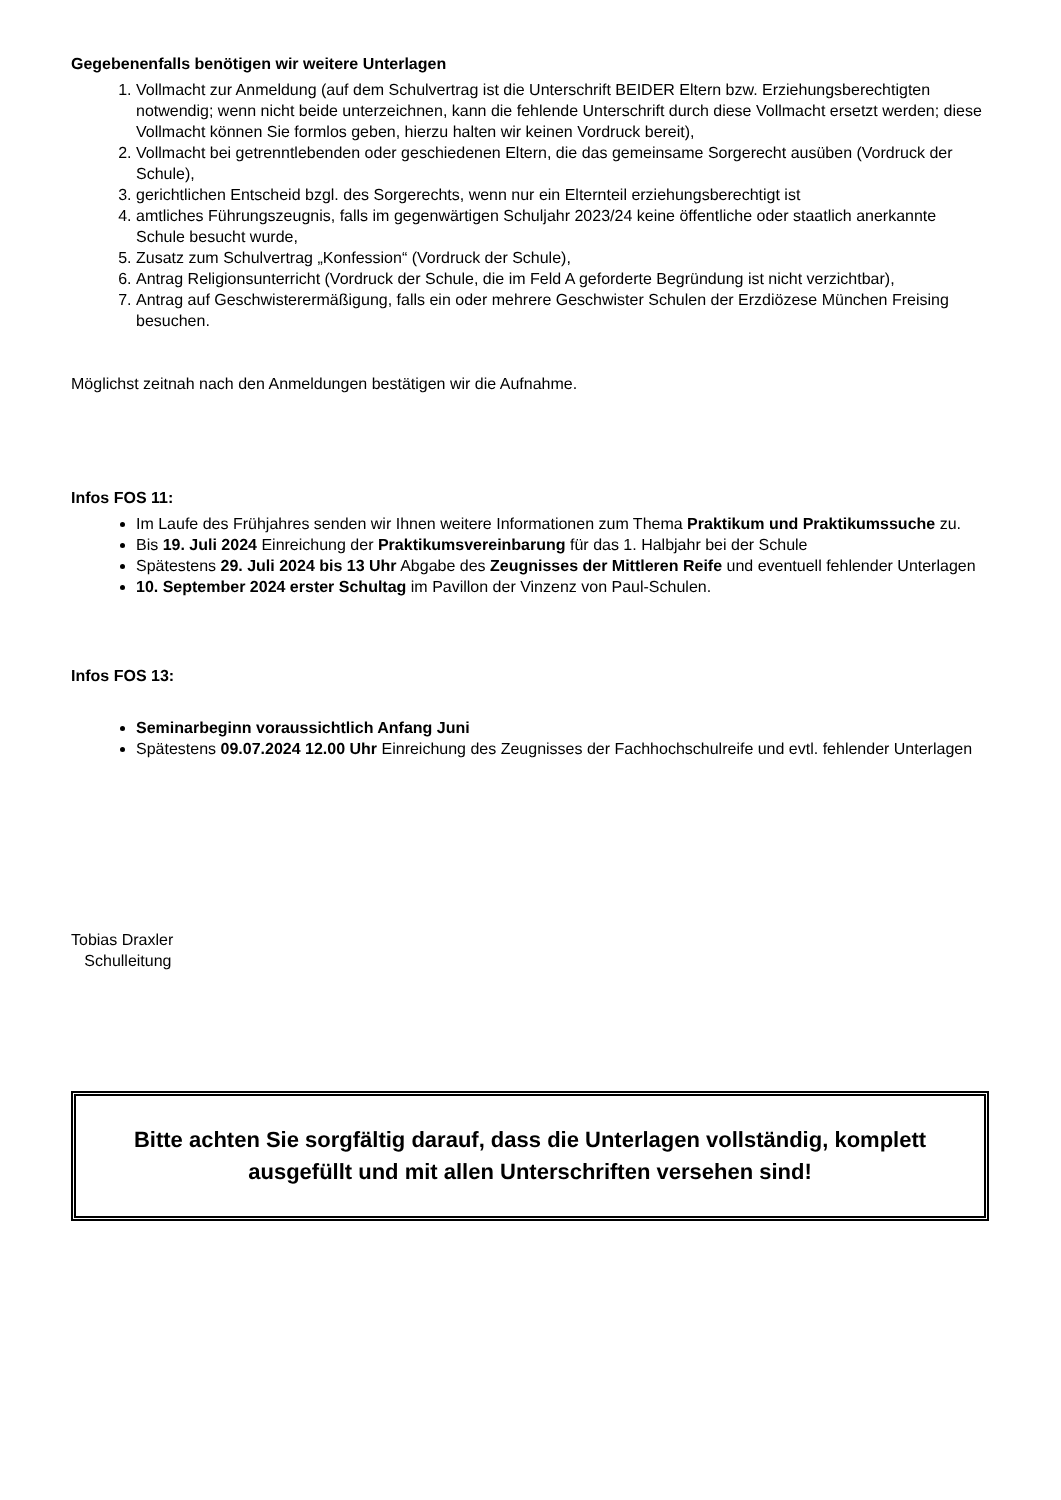Gegebenenfalls benötigen wir weitere Unterlagen
1. Vollmacht zur Anmeldung (auf dem Schulvertrag ist die Unterschrift BEIDER Eltern bzw. Erziehungsberechtigten notwendig; wenn nicht beide unterzeichnen, kann die fehlende Unterschrift durch diese Vollmacht ersetzt werden; diese Vollmacht können Sie formlos geben, hierzu halten wir keinen Vordruck bereit),
2. Vollmacht bei getrenntlebenden oder geschiedenen Eltern, die das gemeinsame Sorgerecht ausüben (Vordruck der Schule),
3. gerichtlichen Entscheid bzgl. des Sorgerechts, wenn nur ein Elternteil erziehungsberechtigt ist
4. amtliches Führungszeugnis, falls im gegenwärtigen Schuljahr 2023/24 keine öffentliche oder staatlich anerkannte Schule besucht wurde,
5. Zusatz zum Schulvertrag „Konfession“ (Vordruck der Schule),
6. Antrag Religionsunterricht (Vordruck der Schule, die im Feld A geforderte Begründung ist nicht verzichtbar),
7. Antrag auf Geschwisterermäßigung, falls ein oder mehrere Geschwister Schulen der Erzdiözese München Freising besuchen.
Möglichst zeitnah nach den Anmeldungen bestätigen wir die Aufnahme.
Infos FOS 11:
Im Laufe des Frühjahres senden wir Ihnen weitere Informationen zum Thema Praktikum und Praktikumssuche zu.
Bis 19. Juli 2024 Einreichung der Praktikumsvereinbarung für das 1. Halbjahr bei der Schule
Spätestens 29. Juli 2024 bis 13 Uhr Abgabe des Zeugnisses der Mittleren Reife und eventuell fehlender Unterlagen
10. September 2024 erster Schultag im Pavillon der Vinzenz von Paul-Schulen.
Infos FOS 13:
Seminarbeginn voraussichtlich Anfang Juni
Spätestens 09.07.2024 12.00 Uhr Einreichung des Zeugnisses der Fachhochschulreife und evtl. fehlender Unterlagen
Tobias Draxler
Schulleitung
Bitte achten Sie sorgfältig darauf, dass die Unterlagen vollständig, komplett ausgefüllt und mit allen Unterschriften versehen sind!